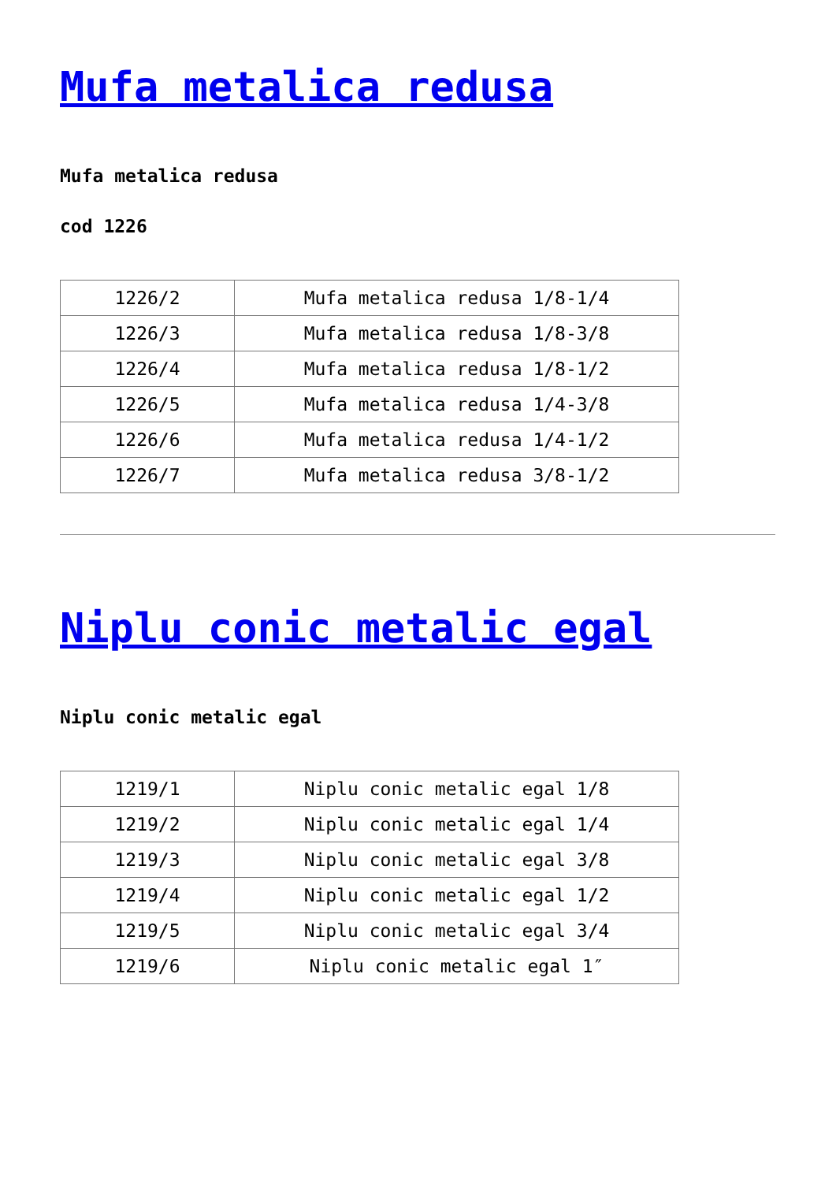Mufa metalica redusa
Mufa metalica redusa
cod 1226
| 1226/2 | Mufa metalica redusa 1/8-1/4 |
| 1226/3 | Mufa metalica redusa 1/8-3/8 |
| 1226/4 | Mufa metalica redusa 1/8-1/2 |
| 1226/5 | Mufa metalica redusa 1/4-3/8 |
| 1226/6 | Mufa metalica redusa 1/4-1/2 |
| 1226/7 | Mufa metalica redusa 3/8-1/2 |
Niplu conic metalic egal
Niplu conic metalic egal
| 1219/1 | Niplu conic metalic egal 1/8 |
| 1219/2 | Niplu conic metalic egal 1/4 |
| 1219/3 | Niplu conic metalic egal 3/8 |
| 1219/4 | Niplu conic metalic egal 1/2 |
| 1219/5 | Niplu conic metalic egal 3/4 |
| 1219/6 | Niplu conic metalic egal 1″ |